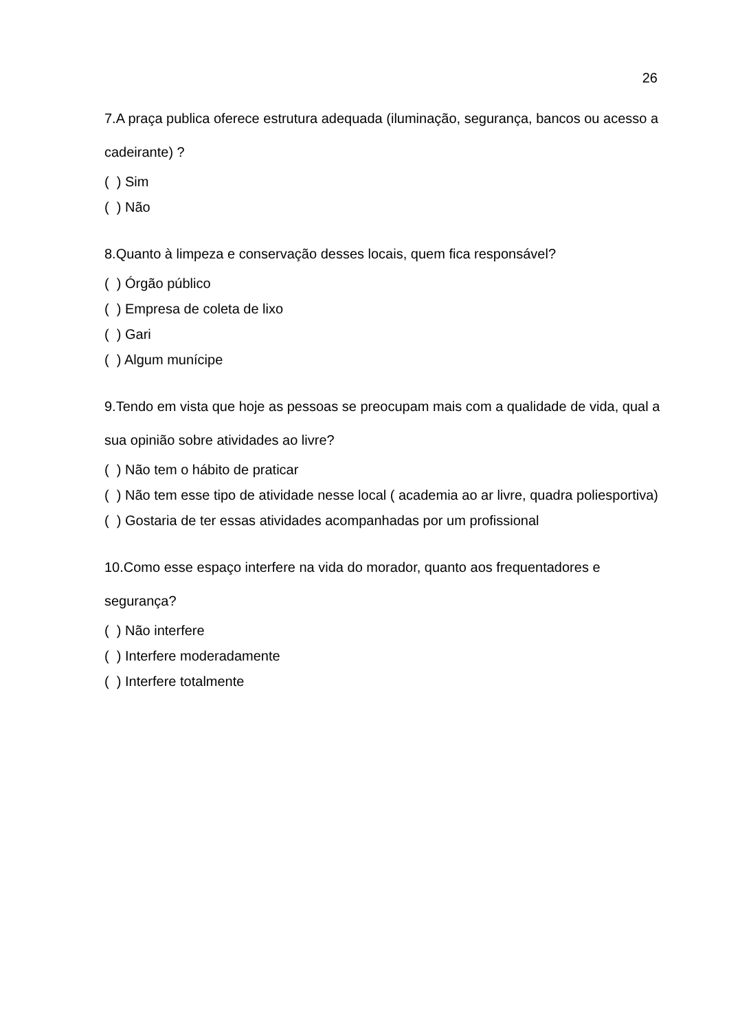26
7.A praça publica oferece estrutura adequada (iluminação, segurança, bancos ou acesso a cadeirante) ?
( ) Sim
( ) Não
8.Quanto à limpeza e conservação desses locais, quem fica responsável?
( ) Órgão público
( ) Empresa de coleta de lixo
( ) Gari
( ) Algum munícipe
9.Tendo em vista que hoje as pessoas se preocupam mais com a qualidade de vida, qual a sua opinião sobre atividades ao livre?
( ) Não tem o hábito de praticar
( ) Não tem esse tipo de atividade nesse local ( academia ao ar livre, quadra poliesportiva)
( ) Gostaria de ter essas atividades acompanhadas por um profissional
10.Como esse espaço interfere na vida do morador, quanto aos frequentadores e segurança?
( ) Não interfere
( ) Interfere moderadamente
( ) Interfere totalmente